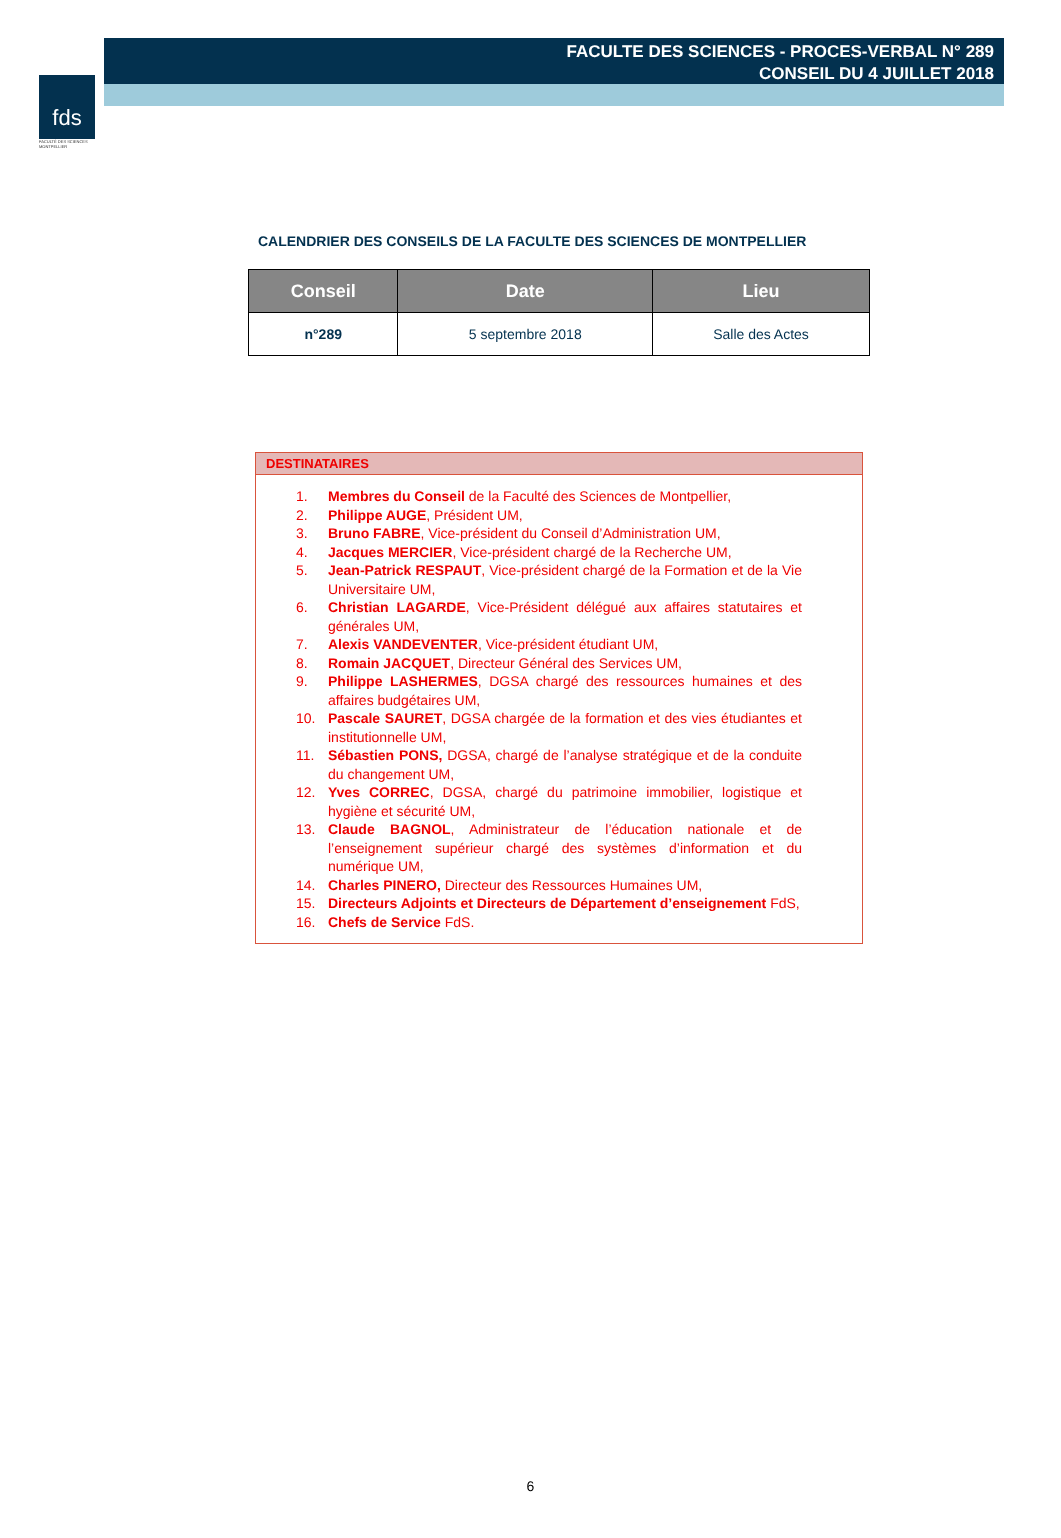fds
FACULTÉ DES SCIENCES MONTPELLIER
FACULTE DES SCIENCES - PROCES-VERBAL N° 289
CONSEIL DU 4 JUILLET 2018
CALENDRIER DES CONSEILS DE LA FACULTE DES SCIENCES DE MONTPELLIER
| Conseil | Date | Lieu |
| --- | --- | --- |
| n°289 | 5 septembre 2018 | Salle des Actes |
DESTINATAIRES
1. Membres du Conseil de la Faculté des Sciences de Montpellier,
2. Philippe AUGE, Président UM,
3. Bruno FABRE, Vice-président du Conseil d’Administration UM,
4. Jacques MERCIER, Vice-président chargé de la Recherche UM,
5. Jean-Patrick RESPAUT, Vice-président chargé de la Formation et de la Vie Universitaire UM,
6. Christian LAGARDE, Vice-Président délégué aux affaires statutaires et générales UM,
7. Alexis VANDEVENTER, Vice-président étudiant UM,
8. Romain JACQUET, Directeur Général des Services UM,
9. Philippe LASHERMES, DGSA chargé des ressources humaines et des affaires budgétaires UM,
10. Pascale SAURET, DGSA chargée de la formation et des vies étudiantes et institutionnelle UM,
11. Sébastien PONS, DGSA, chargé de l’analyse stratégique et de la conduite du changement UM,
12. Yves CORREC, DGSA, chargé du patrimoine immobilier, logistique et hygiène et sécurité UM,
13. Claude BAGNOL, Administrateur de l’éducation nationale et de l’enseignement supérieur chargé des systèmes d’information et du numérique UM,
14. Charles PINERO, Directeur des Ressources Humaines UM,
15. Directeurs Adjoints et Directeurs de Département d’enseignement FdS,
16. Chefs de Service FdS.
6